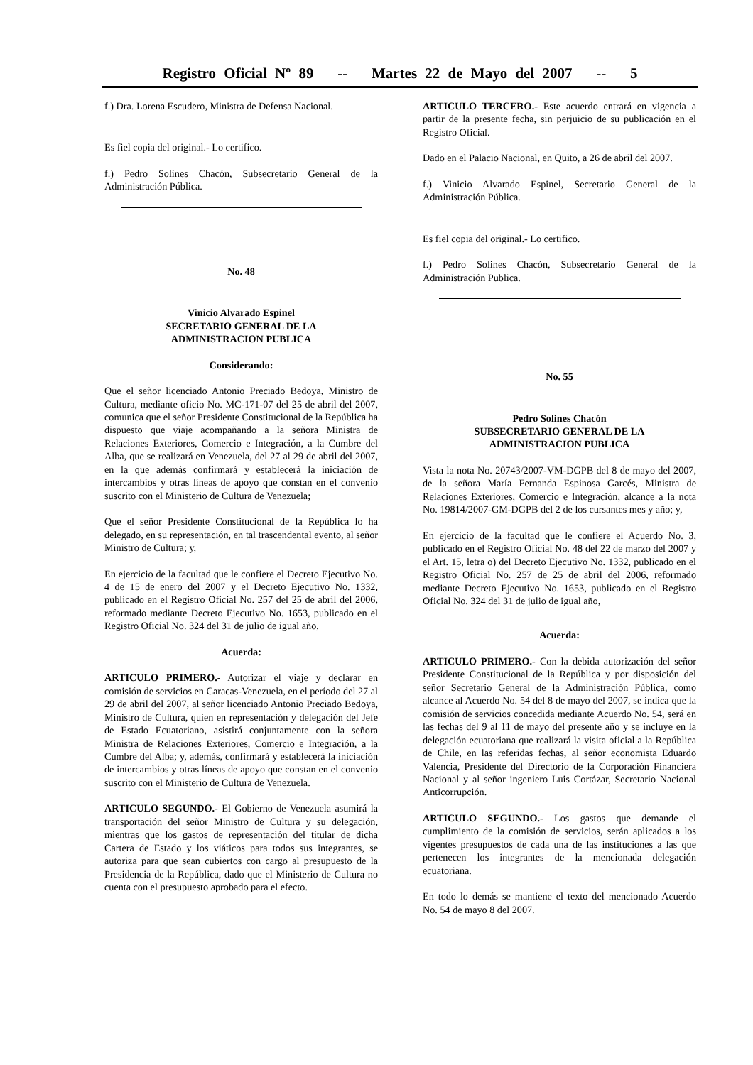Registro Oficial Nº 89 -- Martes 22 de Mayo del 2007 -- 5
f.) Dra. Lorena Escudero, Ministra de Defensa Nacional.
Es fiel copia del original.- Lo certifico.
f.) Pedro Solines Chacón, Subsecretario General de la Administración Pública.
No. 48
Vinicio Alvarado Espinel
SECRETARIO GENERAL DE LA
ADMINISTRACION PUBLICA
Considerando:
Que el señor licenciado Antonio Preciado Bedoya, Ministro de Cultura, mediante oficio No. MC-171-07 del 25 de abril del 2007, comunica que el señor Presidente Constitucional de la República ha dispuesto que viaje acompañando a la señora Ministra de Relaciones Exteriores, Comercio e Integración, a la Cumbre del Alba, que se realizará en Venezuela, del 27 al 29 de abril del 2007, en la que además confirmará y establecerá la iniciación de intercambios y otras líneas de apoyo que constan en el convenio suscrito con el Ministerio de Cultura de Venezuela;
Que el señor Presidente Constitucional de la República lo ha delegado, en su representación, en tal trascendental evento, al señor Ministro de Cultura; y,
En ejercicio de la facultad que le confiere el Decreto Ejecutivo No. 4 de 15 de enero del 2007 y el Decreto Ejecutivo No. 1332, publicado en el Registro Oficial No. 257 del 25 de abril del 2006, reformado mediante Decreto Ejecutivo No. 1653, publicado en el Registro Oficial No. 324 del 31 de julio de igual año,
Acuerda:
ARTICULO PRIMERO.- Autorizar el viaje y declarar en comisión de servicios en Caracas-Venezuela, en el período del 27 al 29 de abril del 2007, al señor licenciado Antonio Preciado Bedoya, Ministro de Cultura, quien en representación y delegación del Jefe de Estado Ecuatoriano, asistirá conjuntamente con la señora Ministra de Relaciones Exteriores, Comercio e Integración, a la Cumbre del Alba; y, además, confirmará y establecerá la iniciación de intercambios y otras líneas de apoyo que constan en el convenio suscrito con el Ministerio de Cultura de Venezuela.
ARTICULO SEGUNDO.- El Gobierno de Venezuela asumirá la transportación del señor Ministro de Cultura y su delegación, mientras que los gastos de representación del titular de dicha Cartera de Estado y los viáticos para todos sus integrantes, se autoriza para que sean cubiertos con cargo al presupuesto de la Presidencia de la República, dado que el Ministerio de Cultura no cuenta con el presupuesto aprobado para el efecto.
ARTICULO TERCERO.- Este acuerdo entrará en vigencia a partir de la presente fecha, sin perjuicio de su publicación en el Registro Oficial.
Dado en el Palacio Nacional, en Quito, a 26 de abril del 2007.
f.) Vinicio Alvarado Espinel, Secretario General de la Administración Pública.
Es fiel copia del original.- Lo certifico.
f.) Pedro Solines Chacón, Subsecretario General de la Administración Publica.
No. 55
Pedro Solines Chacón
SUBSECRETARIO GENERAL DE LA
ADMINISTRACION PUBLICA
Vista la nota No. 20743/2007-VM-DGPB del 8 de mayo del 2007, de la señora María Fernanda Espinosa Garcés, Ministra de Relaciones Exteriores, Comercio e Integración, alcance a la nota No. 19814/2007-GM-DGPB del 2 de los cursantes mes y año; y,
En ejercicio de la facultad que le confiere el Acuerdo No. 3, publicado en el Registro Oficial No. 48 del 22 de marzo del 2007 y el Art. 15, letra o) del Decreto Ejecutivo No. 1332, publicado en el Registro Oficial No. 257 de 25 de abril del 2006, reformado mediante Decreto Ejecutivo No. 1653, publicado en el Registro Oficial No. 324 del 31 de julio de igual año,
Acuerda:
ARTICULO PRIMERO.- Con la debida autorización del señor Presidente Constitucional de la República y por disposición del señor Secretario General de la Administración Pública, como alcance al Acuerdo No. 54 del 8 de mayo del 2007, se indica que la comisión de servicios concedida mediante Acuerdo No. 54, será en las fechas del 9 al 11 de mayo del presente año y se incluye en la delegación ecuatoriana que realizará la visita oficial a la República de Chile, en las referidas fechas, al señor economista Eduardo Valencia, Presidente del Directorio de la Corporación Financiera Nacional y al señor ingeniero Luis Cortázar, Secretario Nacional Anticorrupción.
ARTICULO SEGUNDO.- Los gastos que demande el cumplimiento de la comisión de servicios, serán aplicados a los vigentes presupuestos de cada una de las instituciones a las que pertenecen los integrantes de la mencionada delegación ecuatoriana.
En todo lo demás se mantiene el texto del mencionado Acuerdo No. 54 de mayo 8 del 2007.